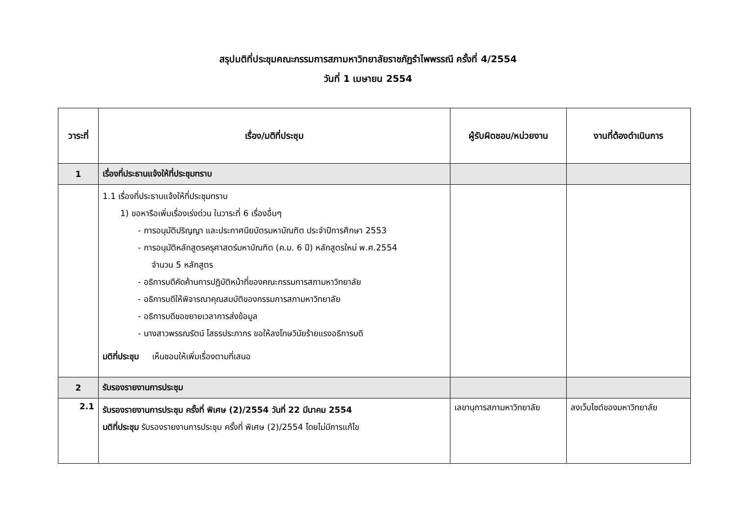สรุปมติที่ประชุมคณะกรรมการสภามหาวิทยาลัยราชภัฏรำไพพรรณี ครั้งที่ 4/2554
วันที่ 1 เมษายน 2554
| วาระที่ | เรื่อง/มติที่ประชุม | ผู้รับผิดชอบ/หน่วยงาน | งานที่ต้องดำเนินการ |
| --- | --- | --- | --- |
| 1 | เรื่องที่ประธานแจ้งให้ที่ประชุมทราบ | | |
| | 1.1 เรื่องที่ประธานแจ้งให้ที่ประชุมทราบ 1) ขอหารือเพิ่มเรื่องเร่งด่วน ในวาระที่ 6 เรื่องอื่นๆ - การอนุมัติปริญญา และประกาศนียบัตรมหาบัณฑิต ประจำปีการศึกษา 2553 - การอนุมัติหลักสูตรครุศาสตร์มหาบัณฑิต (ค.ม. 6 ปี) หลักสูตรใหม่ พ.ศ.2554 จำนวน 5 หลักสูตร - อธิการบดีคัดค้านการปฏิบัติหน้าที่ของคณะกรรมการสภามหาวิทยาลัย - อธิการบดีให้พิจารณาคุณสมบัติของกรรมการสภามหาวิทยาลัย - อธิการบดีขอขยายเวลาการส่งข้อมูล - นางสาวพรรณรัตน์ โสธรประภากร ขอให้ลงโทษวินัยร้ายแรงอธิการบดี มติที่ประชุม เห็นชอบให้เพิ่มเรื่องตามที่เสนอ | | |
| 2 | รับรองรายงานการประชุม | | |
| 2.1 | รับรองรายงานการประชุม ครั้งที่ พิเศษ (2)/2554 วันที่ 22 มีนาคม 2554 มติที่ประชุม รับรองรายงานการประชุม ครั้งที่ พิเศษ (2)/2554 โดยไม่มีการแก้ไข | เลขานุการสภามหาวิทยาลัย | ลงเว็บไซต์ของมหาวิทยาลัย |